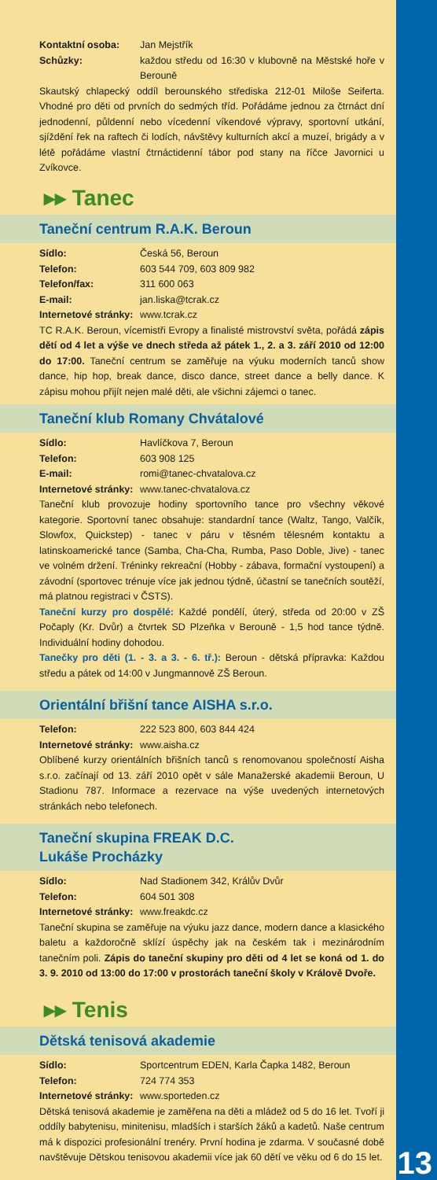Kontaktní osoba: Jan Mejstřík
Schůzky: každou středu od 16:30 v klubovně na Městské hoře v Berouně
Skautský chlapecký oddíl berounského střediska 212-01 Miloše Seiferta. Vhodné pro děti od prvních do sedmých tříd. Pořádáme jednou za čtrnáct dní jednodenní, půldenní nebo vícedenní víkendové výpravy, sportovní utkání, sjíždění řek na raftech či lodích, návštěvy kulturních akcí a muzeí, brigády a v létě pořádáme vlastní čtrnáctidenní tábor pod stany na říčce Javornici u Zvíkovce.
▸▸ Tanec
Taneční centrum R.A.K. Beroun
Sídlo: Česká 56, Beroun
Telefon: 603 544 709, 603 809 982
Telefon/fax: 311 600 063
E-mail: jan.liska@tcrak.cz
Internetové stránky: www.tcrak.cz
TC R.A.K. Beroun, vícemistři Evropy a finalisté mistrovství světa, pořádá zápis dětí od 4 let a výše ve dnech středa až pátek 1., 2. a 3. září 2010 od 12:00 do 17:00. Taneční centrum se zaměřuje na výuku moderních tanců show dance, hip hop, break dance, disco dance, street dance a belly dance. K zápisu mohou přijít nejen malé děti, ale všichni zájemci o tanec.
Taneční klub Romany Chvátalové
Sídlo: Havlíčkova 7, Beroun
Telefon: 603 908 125
E-mail: romi@tanec-chvatalova.cz
Internetové stránky: www.tanec-chvatalova.cz
Taneční klub provozuje hodiny sportovního tance pro všechny věkové kategorie. Sportovní tanec obsahuje: standardní tance (Waltz, Tango, Valčík, Slowfox, Quickstep) - tanec v páru v těsném tělesném kontaktu a latinskoamerické tance (Samba, Cha-Cha, Rumba, Paso Doble, Jive) - tanec ve volném držení. Tréninky rekreační (Hobby - zábava, formační vystoupení) a závodní (sportovec trénuje více jak jednou týdně, účastní se tanečních soutěží, má platnou registraci v ČSTS).
Taneční kurzy pro dospělé: Každé pondělí, úterý, středa od 20:00 v ZŠ Počaply (Kr. Dvůr) a čtvrtek SD Plzeňka v Berouně - 1,5 hod tance týdně. Individuální hodiny dohodou.
Tanečky pro děti (1. - 3. a 3. - 6. tř.): Beroun - dětská přípravka: Každou středu a pátek od 14:00 v Jungmannově ZŠ Beroun.
Orientální břišní tance AISHA s.r.o.
Telefon: 222 523 800, 603 844 424
Internetové stránky: www.aisha.cz
Oblíbené kurzy orientálních břišních tanců s renomovanou společností Aisha s.r.o. začínají od 13. září 2010 opět v sále Manažerské akademii Beroun, U Stadionu 787. Informace a rezervace na výše uvedených internetových stránkách nebo telefonech.
Taneční skupina FREAK D.C.
Lukáše Procházky
Sídlo: Nad Stadionem 342, Králův Dvůr
Telefon: 604 501 308
Internetové stránky: www.freakdc.cz
Taneční skupina se zaměřuje na výuku jazz dance, modern dance a klasického baletu a každoročně sklízí úspěchy jak na českém tak i mezinárodním tanečním poli. Zápis do taneční skupiny pro děti od 4 let se koná od 1. do 3. 9. 2010 od 13:00 do 17:00 v prostorách taneční školy v Králově Dvoře.
▸▸ Tenis
Dětská tenisová akademie
Sídlo: Sportcentrum EDEN, Karla Čapka 1482, Beroun
Telefon: 724 774 353
Internetové stránky: www.sporteden.cz
Dětská tenisová akademie je zaměřena na děti a mládež od 5 do 16 let. Tvoří ji oddíly babytenisu, minitenisu, mladších i starších žáků a kadetů. Naše centrum má k dispozici profesionální trenéry. První hodina je zdarma. V současné době navštěvuje Dětskou tenisovou akademii více jak 60 dětí ve věku od 6 do 15 let.
13